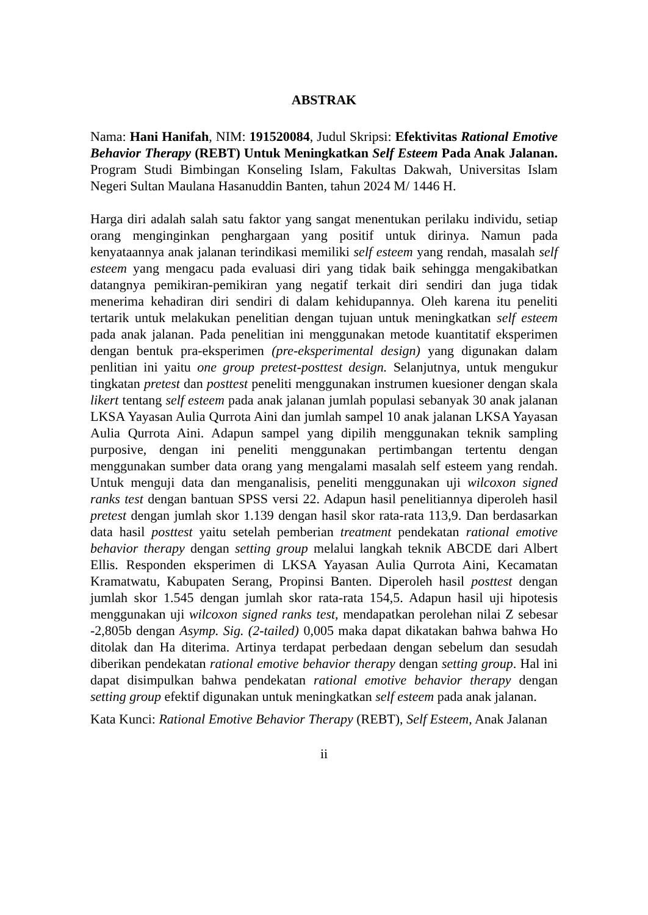ABSTRAK
Nama: Hani Hanifah, NIM: 191520084, Judul Skripsi: Efektivitas Rational Emotive Behavior Therapy (REBT) Untuk Meningkatkan Self Esteem Pada Anak Jalanan. Program Studi Bimbingan Konseling Islam, Fakultas Dakwah, Universitas Islam Negeri Sultan Maulana Hasanuddin Banten, tahun 2024 M/ 1446 H.
Harga diri adalah salah satu faktor yang sangat menentukan perilaku individu, setiap orang menginginkan penghargaan yang positif untuk dirinya. Namun pada kenyataannya anak jalanan terindikasi memiliki self esteem yang rendah, masalah self esteem yang mengacu pada evaluasi diri yang tidak baik sehingga mengakibatkan datangnya pemikiran-pemikiran yang negatif terkait diri sendiri dan juga tidak menerima kehadiran diri sendiri di dalam kehidupannya. Oleh karena itu peneliti tertarik untuk melakukan penelitian dengan tujuan untuk meningkatkan self esteem pada anak jalanan. Pada penelitian ini menggunakan metode kuantitatif eksperimen dengan bentuk pra-eksperimen (pre-eksperimental design) yang digunakan dalam penlitian ini yaitu one group pretest-posttest design. Selanjutnya, untuk mengukur tingkatan pretest dan posttest peneliti menggunakan instrumen kuesioner dengan skala likert tentang self esteem pada anak jalanan jumlah populasi sebanyak 30 anak jalanan LKSA Yayasan Aulia Qurrota Aini dan jumlah sampel 10 anak jalanan LKSA Yayasan Aulia Qurrota Aini. Adapun sampel yang dipilih menggunakan teknik sampling purposive, dengan ini peneliti menggunakan pertimbangan tertentu dengan menggunakan sumber data orang yang mengalami masalah self esteem yang rendah. Untuk menguji data dan menganalisis, peneliti menggunakan uji wilcoxon signed ranks test dengan bantuan SPSS versi 22. Adapun hasil penelitiannya diperoleh hasil pretest dengan jumlah skor 1.139 dengan hasil skor rata-rata 113,9. Dan berdasarkan data hasil posttest yaitu setelah pemberian treatment pendekatan rational emotive behavior therapy dengan setting group melalui langkah teknik ABCDE dari Albert Ellis. Responden eksperimen di LKSA Yayasan Aulia Qurrota Aini, Kecamatan Kramatwatu, Kabupaten Serang, Propinsi Banten. Diperoleh hasil posttest dengan jumlah skor 1.545 dengan jumlah skor rata-rata 154,5. Adapun hasil uji hipotesis menggunakan uji wilcoxon signed ranks test, mendapatkan perolehan nilai Z sebesar -2,805b dengan Asymp. Sig. (2-tailed) 0,005 maka dapat dikatakan bahwa bahwa Ho ditolak dan Ha diterima. Artinya terdapat perbedaan dengan sebelum dan sesudah diberikan pendekatan rational emotive behavior therapy dengan setting group. Hal ini dapat disimpulkan bahwa pendekatan rational emotive behavior therapy dengan setting group efektif digunakan untuk meningkatkan self esteem pada anak jalanan.
Kata Kunci: Rational Emotive Behavior Therapy (REBT), Self Esteem, Anak Jalanan
ii